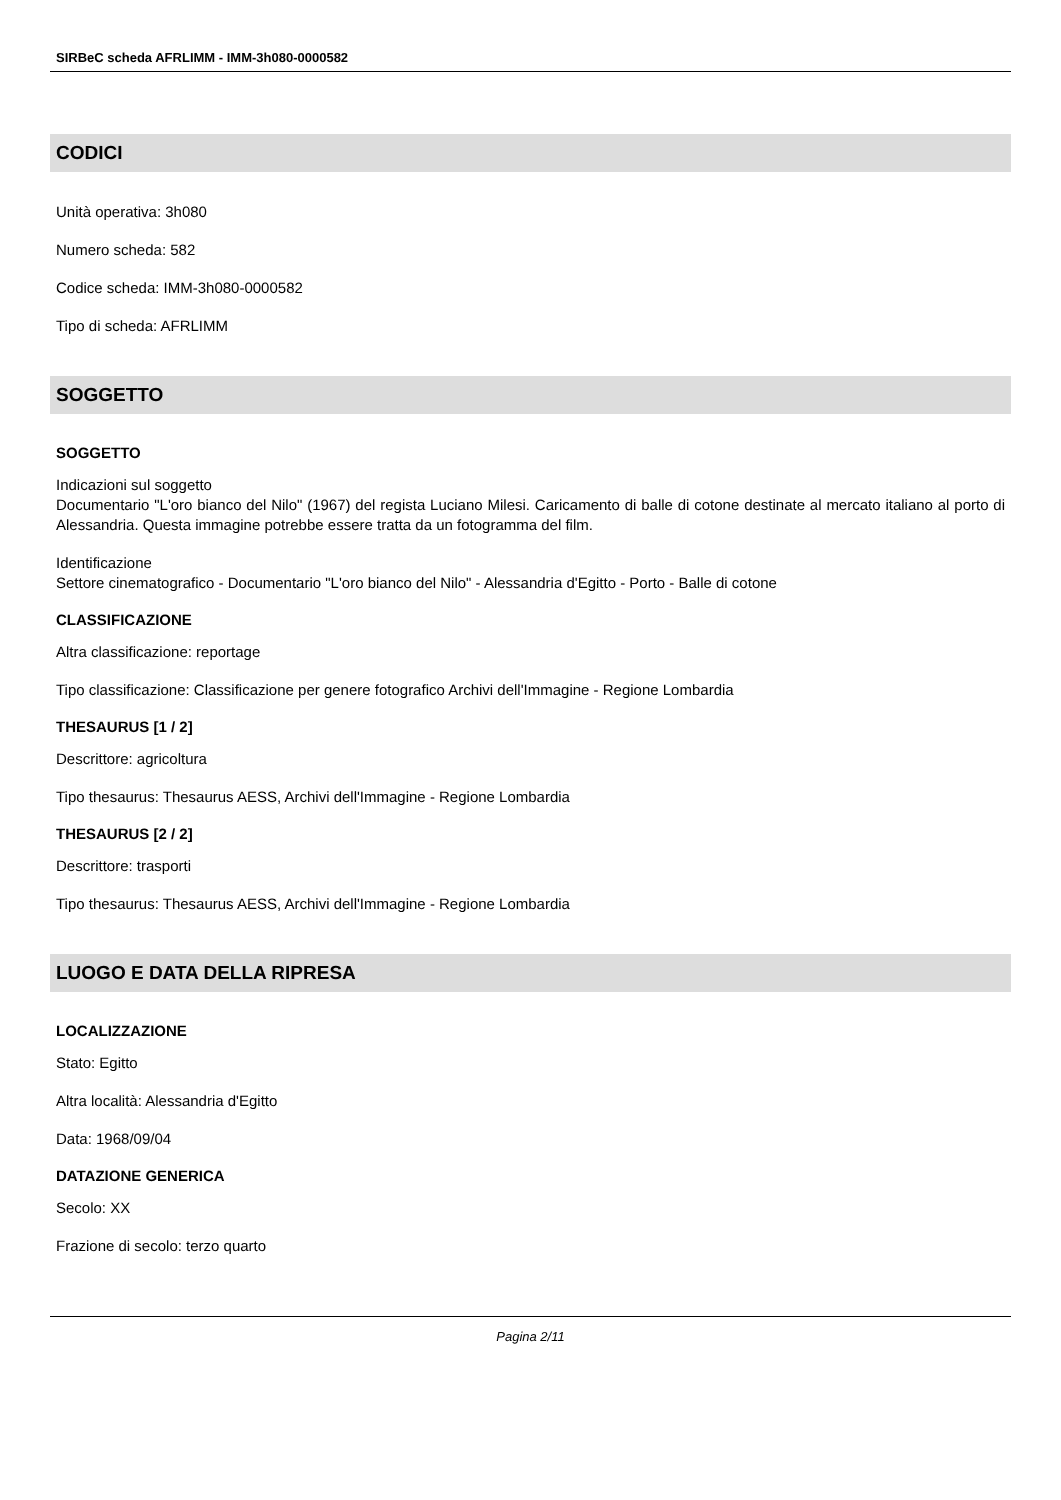SIRBeC scheda AFRLIMM - IMM-3h080-0000582
CODICI
Unità operativa: 3h080
Numero scheda: 582
Codice scheda: IMM-3h080-0000582
Tipo di scheda: AFRLIMM
SOGGETTO
SOGGETTO
Indicazioni sul soggetto
Documentario "L'oro bianco del Nilo" (1967) del regista Luciano Milesi. Caricamento di balle di cotone destinate al mercato italiano al porto di Alessandria. Questa immagine potrebbe essere tratta da un fotogramma del film.
Identificazione
Settore cinematografico - Documentario "L'oro bianco del Nilo" - Alessandria d'Egitto - Porto - Balle di cotone
CLASSIFICAZIONE
Altra classificazione: reportage
Tipo classificazione: Classificazione per genere fotografico Archivi dell'Immagine - Regione Lombardia
THESAURUS [1 / 2]
Descrittore: agricoltura
Tipo thesaurus: Thesaurus AESS, Archivi dell'Immagine - Regione Lombardia
THESAURUS [2 / 2]
Descrittore: trasporti
Tipo thesaurus: Thesaurus AESS, Archivi dell'Immagine - Regione Lombardia
LUOGO E DATA DELLA RIPRESA
LOCALIZZAZIONE
Stato: Egitto
Altra località: Alessandria d'Egitto
Data: 1968/09/04
DATAZIONE GENERICA
Secolo: XX
Frazione di secolo: terzo quarto
Pagina 2/11